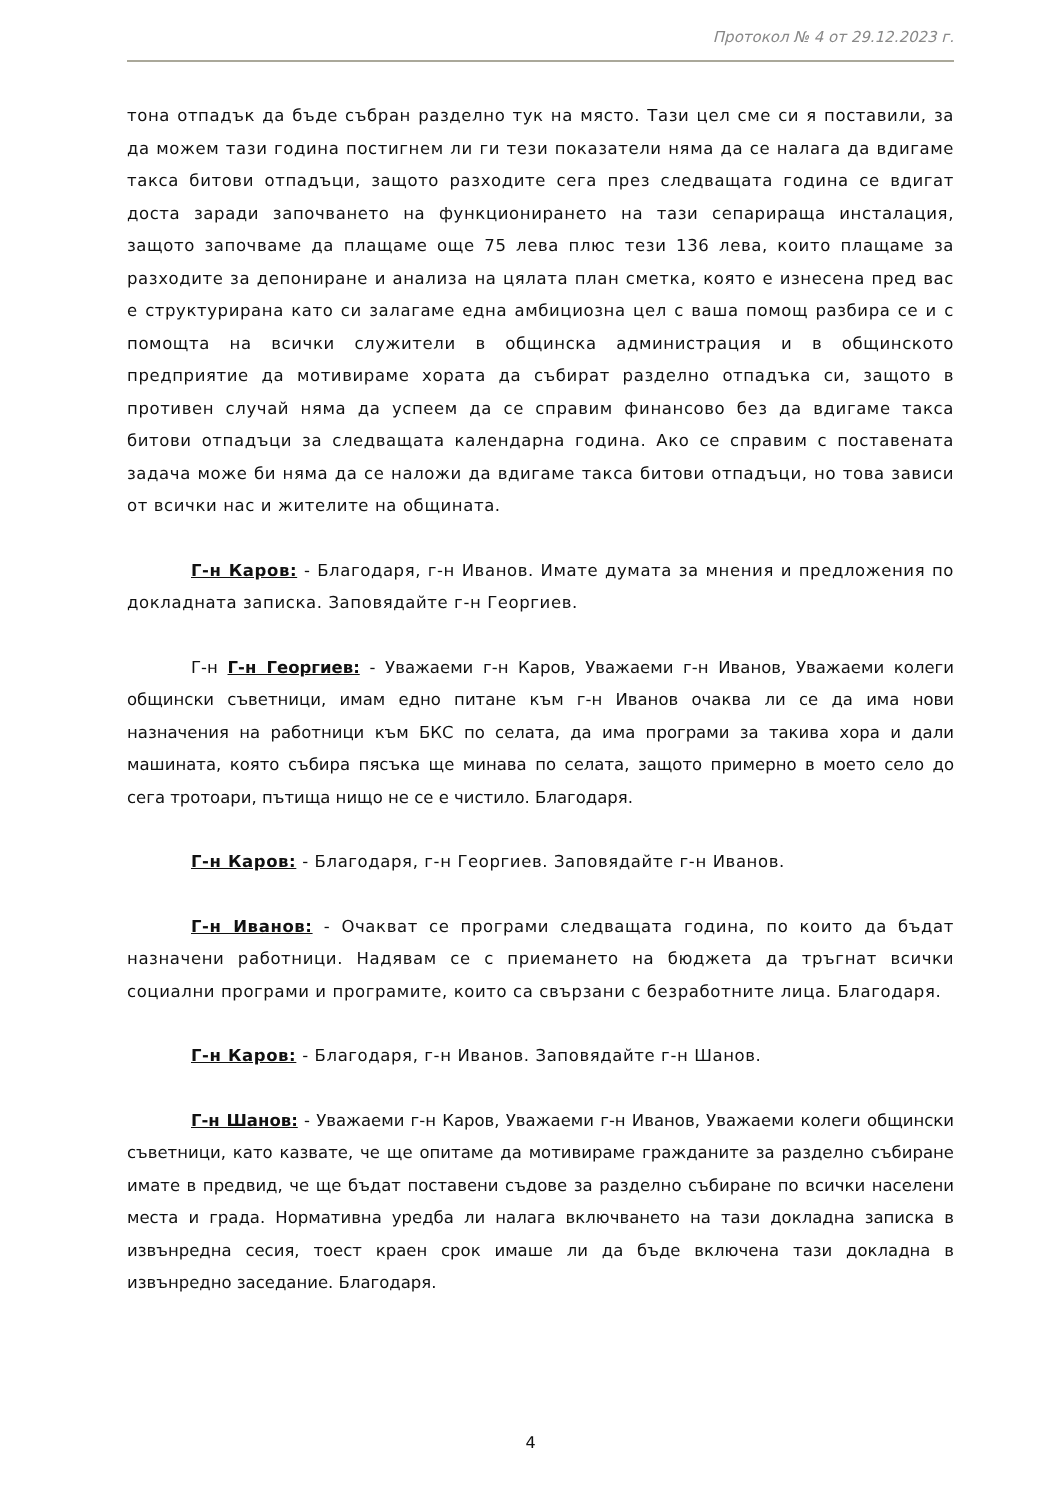Протокол № 4 от 29.12.2023 г.
тона отпадък да бъде събран разделно тук на място. Тази цел сме си я поставили, за да можем тази година постигнем ли ги тези показатели няма да се налага да вдигаме такса битови отпадъци, защото разходите сега през следващата година се вдигат доста заради започването на функционирането на тази сепарираща инсталация, защото започваме да плащаме още 75 лева плюс тези 136 лева, които плащаме за разходите за депониране и анализа на цялата план сметка, която е изнесена пред вас е структурирана като си залагаме една амбициозна цел с ваша помощ разбира се и с помощта на всички служители в общинска администрация и в общинското предприятие да мотивираме хората да събират разделно отпадъка си, защото в противен случай няма да успеем да се справим финансово без да вдигаме такса битови отпадъци за следващата календарна година. Ако се справим с поставената задача може би няма да се наложи да вдигаме такса битови отпадъци, но това зависи от всички нас и жителите на общината.
Г-н Каров: - Благодаря, г-н Иванов. Имате думата за мнения и предложения по докладната записка. Заповядайте г-н Георгиев.
Г-н Г-н Георгиев: - Уважаеми г-н Каров, Уважаеми г-н Иванов, Уважаеми колеги общински съветници, имам едно питане към г-н Иванов очаква ли се да има нови назначения на работници към БКС по селата, да има програми за такива хора и дали машината, която събира пясъка ще минава по селата, защото примерно в моето село до сега тротоари, пътища нищо не се е чистило. Благодаря.
Г-н Каров: - Благодаря, г-н Георгиев. Заповядайте г-н Иванов.
Г-н Иванов: - Очакват се програми следващата година, по които да бъдат назначени работници. Надявам се с приемането на бюджета да тръгнат всички социални програми и програмите, които са свързани с безработните лица. Благодаря.
Г-н Каров: - Благодаря, г-н Иванов. Заповядайте г-н Шанов.
Г-н Шанов: - Уважаеми г-н Каров, Уважаеми г-н Иванов, Уважаеми колеги общински съветници, като казвате, че ще опитаме да мотивираме гражданите за разделно събиране имате в предвид, че ще бъдат поставени съдове за разделно събиране по всички населени места и града. Нормативна уредба ли налага включването на тази докладна записка в извънредна сесия, тоест краен срок имаше ли да бъде включена тази докладна в извънредно заседание. Благодаря.
4